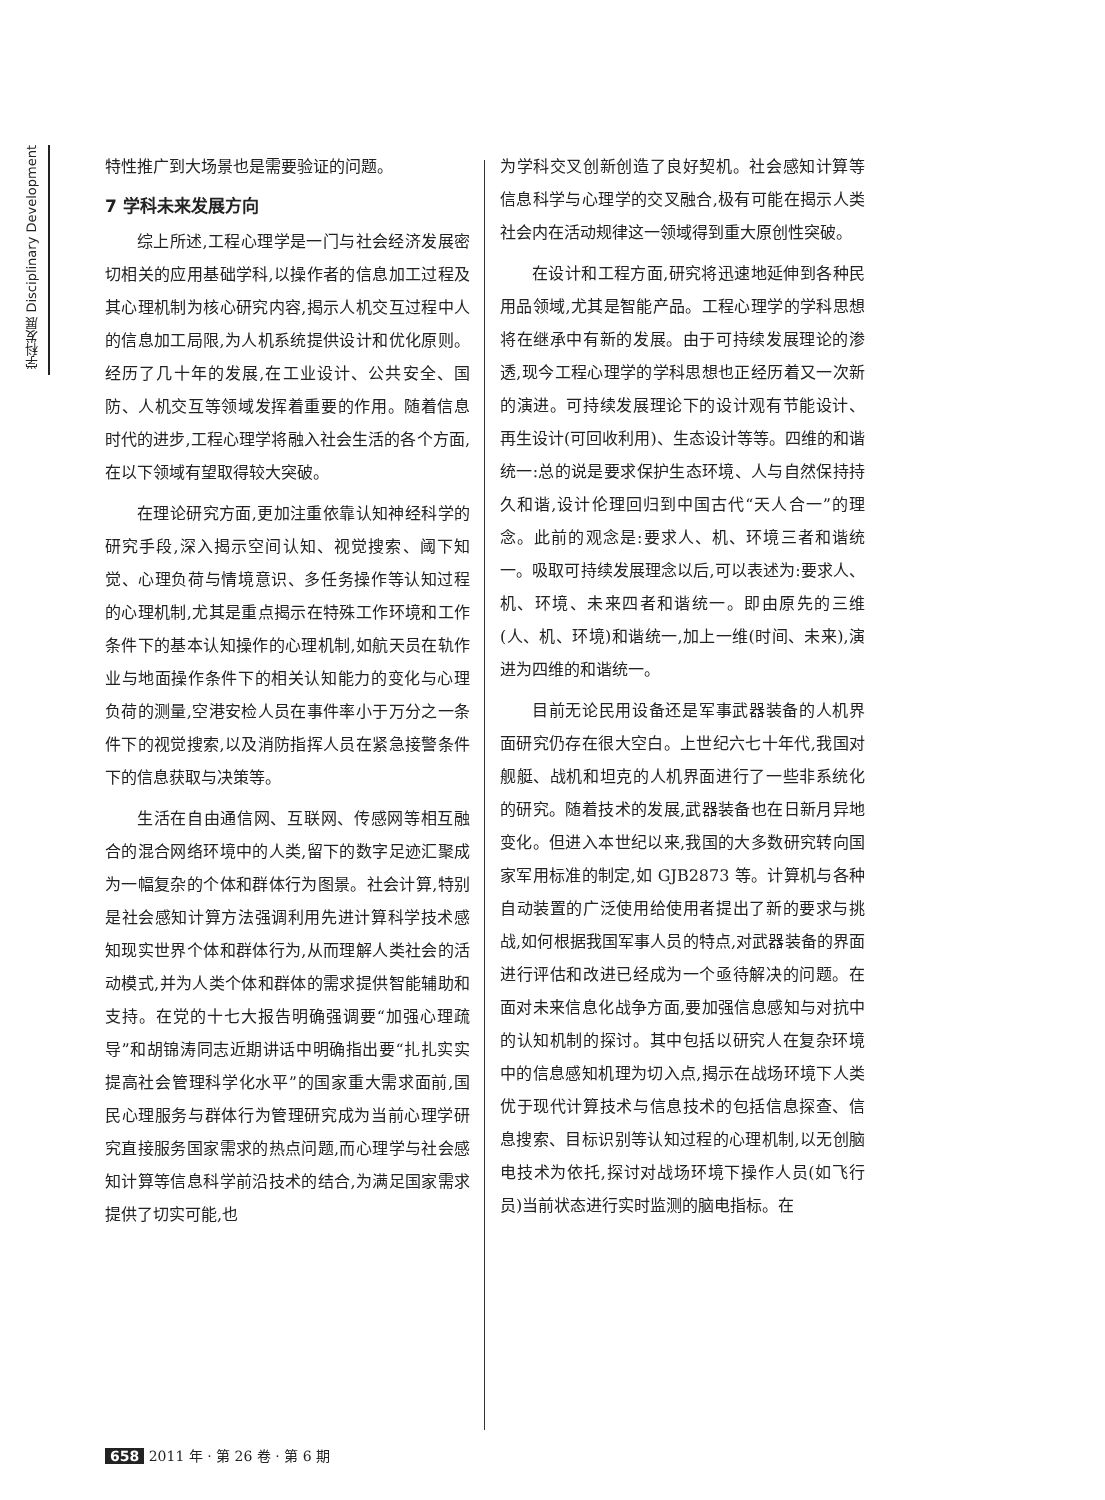学科发展 Disciplinary Development
特性推广到大场景也是需要验证的问题。
7 学科未来发展方向
综上所述,工程心理学是一门与社会经济发展密切相关的应用基础学科,以操作者的信息加工过程及其心理机制为核心研究内容,揭示人机交互过程中人的信息加工局限,为人机系统提供设计和优化原则。经历了几十年的发展,在工业设计、公共安全、国防、人机交互等领域发挥着重要的作用。随着信息时代的进步,工程心理学将融入社会生活的各个方面,在以下领域有望取得较大突破。
在理论研究方面,更加注重依靠认知神经科学的研究手段,深入揭示空间认知、视觉搜索、阈下知觉、心理负荷与情境意识、多任务操作等认知过程的心理机制,尤其是重点揭示在特殊工作环境和工作条件下的基本认知操作的心理机制,如航天员在轨作业与地面操作条件下的相关认知能力的变化与心理负荷的测量,空港安检人员在事件率小于万分之一条件下的视觉搜索,以及消防指挥人员在紧急接警条件下的信息获取与决策等。
生活在自由通信网、互联网、传感网等相互融合的混合网络环境中的人类,留下的数字足迹汇聚成为一幅复杂的个体和群体行为图景。社会计算,特别是社会感知计算方法强调利用先进计算科学技术感知现实世界个体和群体行为,从而理解人类社会的活动模式,并为人类个体和群体的需求提供智能辅助和支持。在党的十七大报告明确强调要“加强心理疏导”和胡锦涛同志近期讲话中明确指出要“扎扎实实提高社会管理科学化水平”的国家重大需求面前,国民心理服务与群体行为管理研究成为当前心理学研究直接服务国家需求的热点问题,而心理学与社会感知计算等信息科学前沿技术的结合,为满足国家需求提供了切实可能,也
为学科交叉创新创造了良好契机。社会感知计算等信息科学与心理学的交叉融合,极有可能在揭示人类社会内在活动规律这一领域得到重大原创性突破。
在设计和工程方面,研究将迅速地延伸到各种民用品领域,尤其是智能产品。工程心理学的学科思想将在继承中有新的发展。由于可持续发展理论的渗透,现今工程心理学的学科思想也正经历着又一次新的演进。可持续发展理论下的设计观有节能设计、再生设计(可回收利用)、生态设计等等。四维的和谐统一:总的说是要求保护生态环境、人与自然保持持久和谐,设计伦理回归到中国古代“天人合一”的理念。此前的观念是:要求人、机、环境三者和谐统一。吸取可持续发展理念以后,可以表述为:要求人、机、环境、未来四者和谐统一。即由原先的三维(人、机、环境)和谐统一,加上一维(时间、未来),演进为四维的和谐统一。
目前无论民用设备还是军事武器装备的人机界面研究仍存在很大空白。上世纪六七十年代,我国对舰艇、战机和坦克的人机界面进行了一些非系统化的研究。随着技术的发展,武器装备也在日新月异地变化。但进入本世纪以来,我国的大多数研究转向国家军用标准的制定,如 GJB2873 等。计算机与各种自动装置的广泛使用给使用者提出了新的要求与挑战,如何根据我国军事人员的特点,对武器装备的界面进行评估和改进已经成为一个亟待解决的问题。在面对未来信息化战争方面,要加强信息感知与对抗中的认知机制的探讨。其中包括以研究人在复杂环境中的信息感知机理为切入点,揭示在战场环境下人类优于现代计算技术与信息技术的包括信息探查、信息搜索、目标识别等认知过程的心理机制,以无创脑电技术为依托,探讨对战场环境下操作人员(如飞行员)当前状态进行实时监测的脑电指标。在
658 2011 年 · 第 26 卷 · 第 6 期